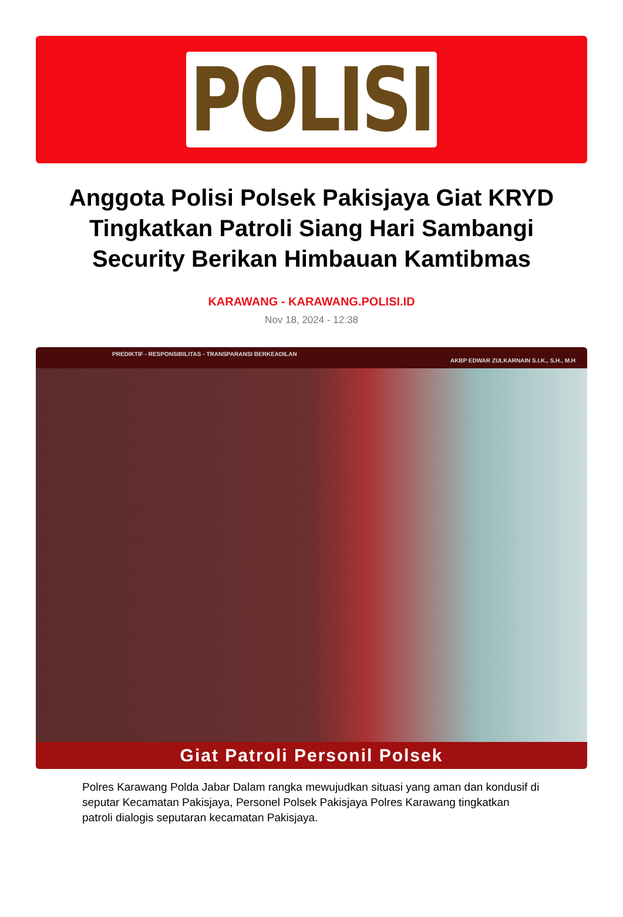POLISI
Anggota Polisi Polsek Pakisjaya Giat KRYD Tingkatkan Patroli Siang Hari Sambangi Security Berikan Himbauan Kamtibmas
KARAWANG - KARAWANG.POLISI.ID
Nov 18, 2024 - 12:38
PREDIKTIF - RESPONSIBILITAS - TRANSPARANSI BERKEADILAN
AKBP EDWAR ZULKARNAIN S.I.K., S.H., M.H
Giat Patroli Personil Polsek
Polres Karawang Polda Jabar Dalam rangka mewujudkan situasi yang aman dan kondusif di seputar Kecamatan Pakisjaya, Personel Polsek Pakisjaya Polres Karawang tingkatkan patroli dialogis seputaran kecamatan Pakisjaya.